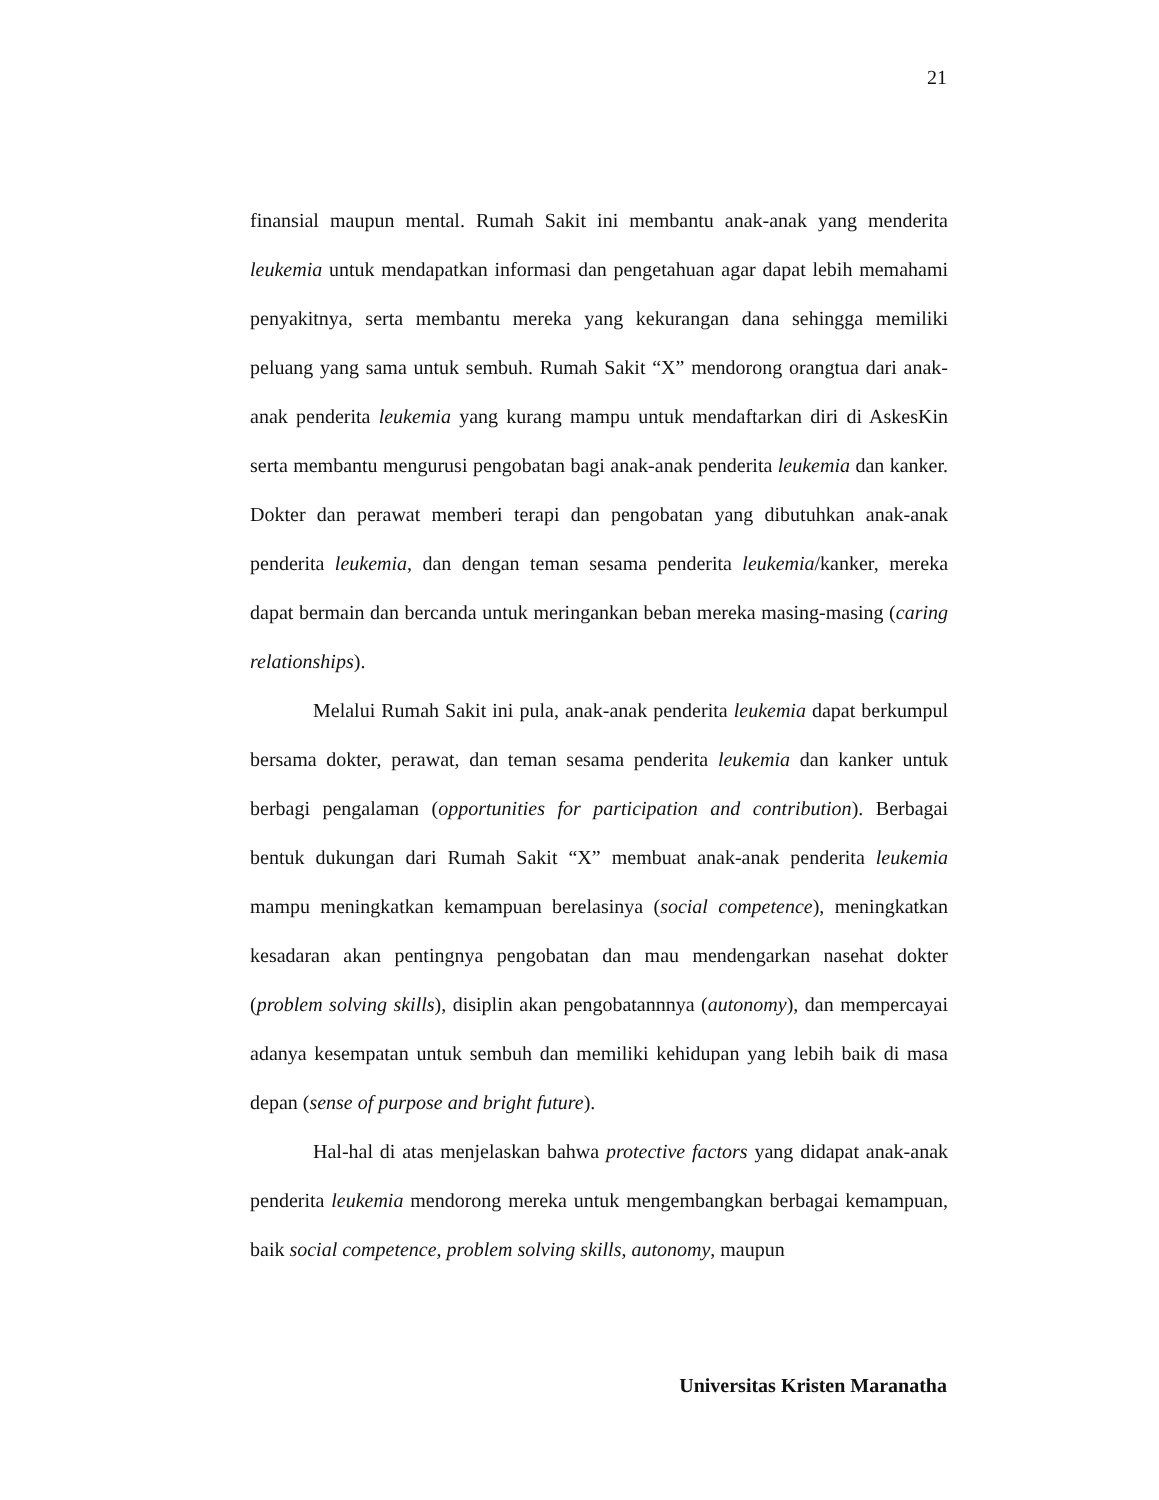21
finansial maupun mental. Rumah Sakit ini membantu anak-anak yang menderita leukemia untuk mendapatkan informasi dan pengetahuan agar dapat lebih memahami penyakitnya, serta membantu mereka yang kekurangan dana sehingga memiliki peluang yang sama untuk sembuh. Rumah Sakit “X” mendorong orangtua dari anak-anak penderita leukemia yang kurang mampu untuk mendaftarkan diri di AskesKin serta membantu mengurusi pengobatan bagi anak-anak penderita leukemia dan kanker. Dokter dan perawat memberi terapi dan pengobatan yang dibutuhkan anak-anak penderita leukemia, dan dengan teman sesama penderita leukemia/kanker, mereka dapat bermain dan bercanda untuk meringankan beban mereka masing-masing (caring relationships).
Melalui Rumah Sakit ini pula, anak-anak penderita leukemia dapat berkumpul bersama dokter, perawat, dan teman sesama penderita leukemia dan kanker untuk berbagi pengalaman (opportunities for participation and contribution). Berbagai bentuk dukungan dari Rumah Sakit “X” membuat anak-anak penderita leukemia mampu meningkatkan kemampuan berelasinya (social competence), meningkatkan kesadaran akan pentingnya pengobatan dan mau mendengarkan nasehat dokter (problem solving skills), disiplin akan pengobatannnya (autonomy), dan mempercayai adanya kesempatan untuk sembuh dan memiliki kehidupan yang lebih baik di masa depan (sense of purpose and bright future).
Hal-hal di atas menjelaskan bahwa protective factors yang didapat anak-anak penderita leukemia mendorong mereka untuk mengembangkan berbagai kemampuan, baik social competence, problem solving skills, autonomy, maupun
Universitas Kristen Maranatha